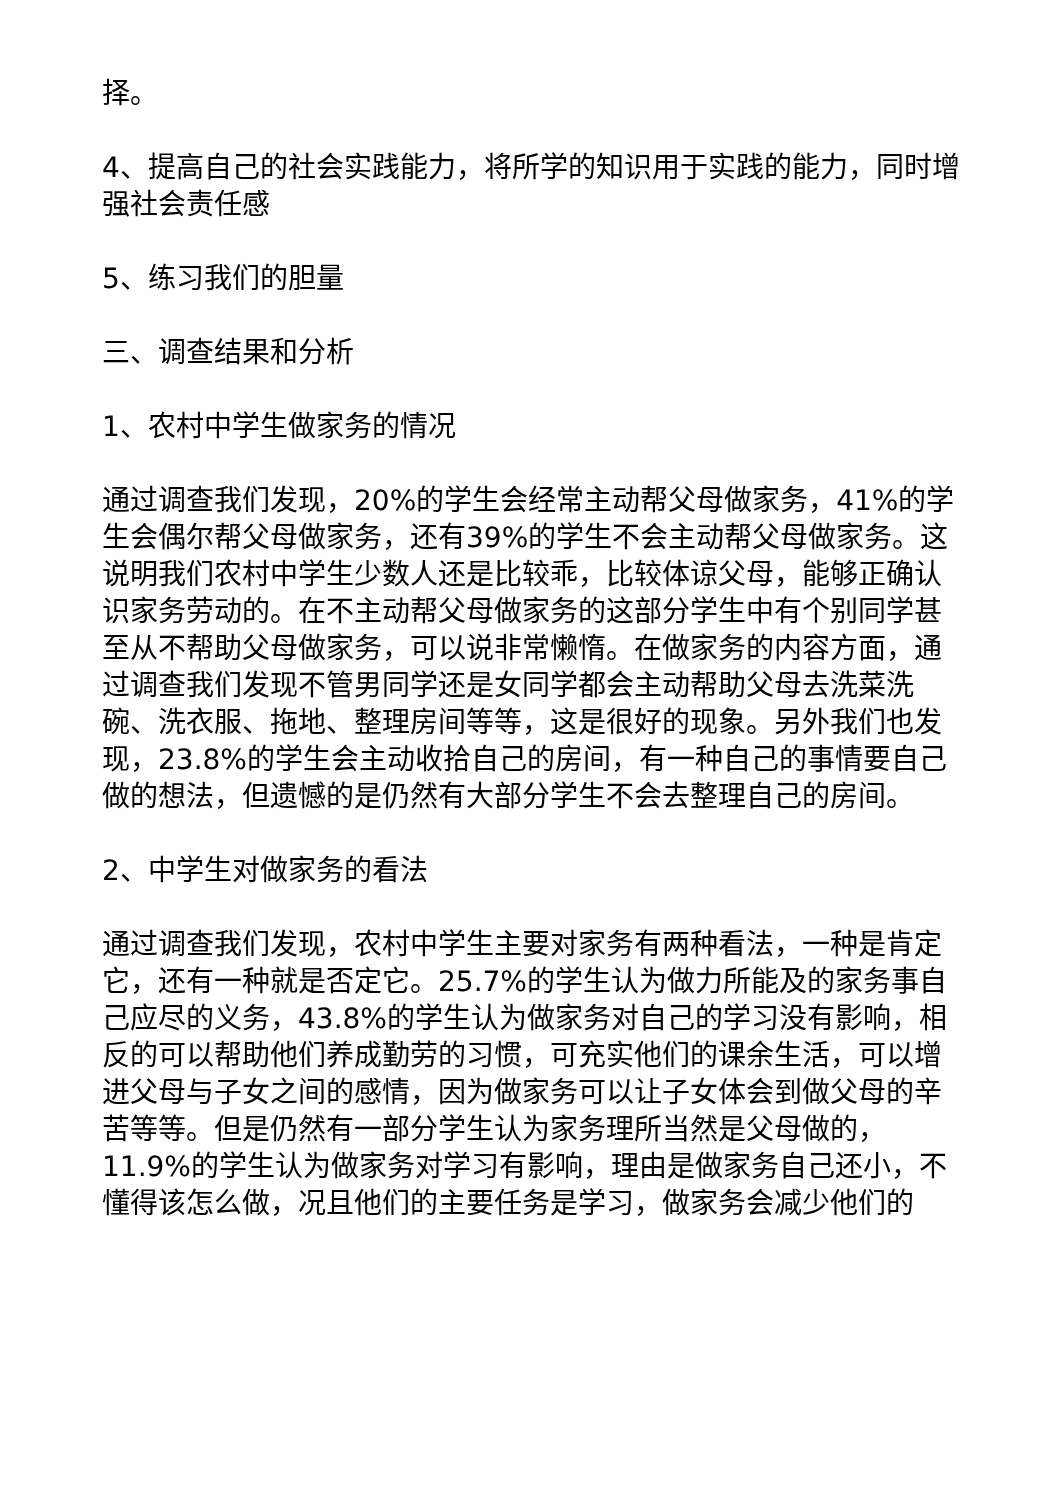择。
4、提高自己的社会实践能力，将所学的知识用于实践的能力，同时增强社会责任感
5、练习我们的胆量
三、调查结果和分析
1、农村中学生做家务的情况
通过调查我们发现，20%的学生会经常主动帮父母做家务，41%的学生会偶尔帮父母做家务，还有39%的学生不会主动帮父母做家务。这说明我们农村中学生少数人还是比较乖，比较体谅父母，能够正确认识家务劳动的。在不主动帮父母做家务的这部分学生中有个别同学甚至从不帮助父母做家务，可以说非常懒惰。在做家务的内容方面，通过调查我们发现不管男同学还是女同学都会主动帮助父母去洗菜洗碗、洗衣服、拖地、整理房间等等，这是很好的现象。另外我们也发现，23.8%的学生会主动收拾自己的房间，有一种自己的事情要自己做的想法，但遗憾的是仍然有大部分学生不会去整理自己的房间。
2、中学生对做家务的看法
通过调查我们发现，农村中学生主要对家务有两种看法，一种是肯定它，还有一种就是否定它。25.7%的学生认为做力所能及的家务事自己应尽的义务，43.8%的学生认为做家务对自己的学习没有影响，相反的可以帮助他们养成勤劳的习惯，可充实他们的课余生活，可以增进父母与子女之间的感情，因为做家务可以让子女体会到做父母的辛苦等等。但是仍然有一部分学生认为家务理所当然是父母做的，11.9%的学生认为做家务对学习有影响，理由是做家务自己还小，不懂得该怎么做，况且他们的主要任务是学习，做家务会减少他们的